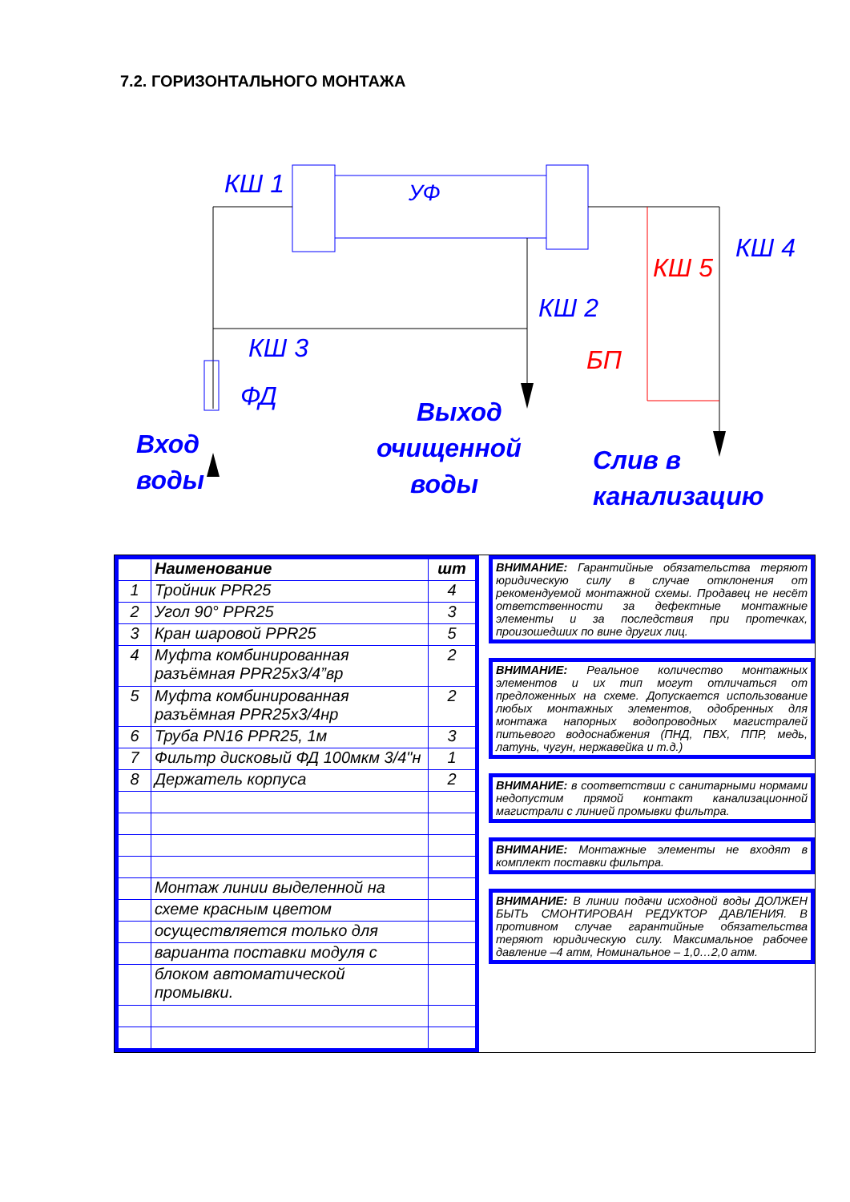7.2. ГОРИЗОНТАЛЬНОГО МОНТАЖА
КШ 1
УФ
КШ 4
КШ 5
КШ 2
КШ 3
ФД
БП
Вход
воды
Выход
очищенной
воды
Слив в
канализацию
| | Наименование | шт |
| 1 | Тройник PPR25 | 4 |
| 2 | Угол 90° PPR25 | 3 |
| 3 | Кран шаровой PPR25 | 5 |
| 4 | Муфта комбинированная разъёмная PPR25x3/4”вр | 2 |
| 5 | Муфта комбинированная разъёмная PPR25x3/4нр | 2 |
| 6 | Труба PN16 PPR25, 1м | 3 |
| 7 | Фильтр дисковый ФД 100мкм 3/4"н | 1 |
| 8 | Держатель корпуса | 2 |
| | Монтаж линии выделенной на | |
| | схеме красным цветом | |
| | осуществляется только для | |
| | варианта поставки модуля с | |
| | блоком автоматической промывки. | |
ВНИМАНИЕ: Гарантийные обязательства теряют юридическую силу в случае отклонения от рекомендуемой монтажной схемы. Продавец не несёт ответственности за дефектные монтажные элементы и за последствия при протечках, произошедших по вине других лиц.
ВНИМАНИЕ: Реальное количество монтажных элементов и их тип могут отличаться от предложенных на схеме. Допускается использование любых монтажных элементов, одобренных для монтажа напорных водопроводных магистралей питьевого водоснабжения (ПНД, ПВХ, ППР, медь, латунь, чугун, нержавейка и т.д.)
ВНИМАНИЕ: в соответствии с санитарными нормами недопустим прямой контакт канализационной магистрали с линией промывки фильтра.
ВНИМАНИЕ: Монтажные элементы не входят в комплект поставки фильтра.
ВНИМАНИЕ: В линии подачи исходной воды ДОЛЖЕН БЫТЬ СМОНТИРОВАН РЕДУКТОР ДАВЛЕНИЯ. В противном случае гарантийные обязательства теряют юридическую силу. Максимальное рабочее давление –4 атм, Номинальное – 1,0…2,0 атм.